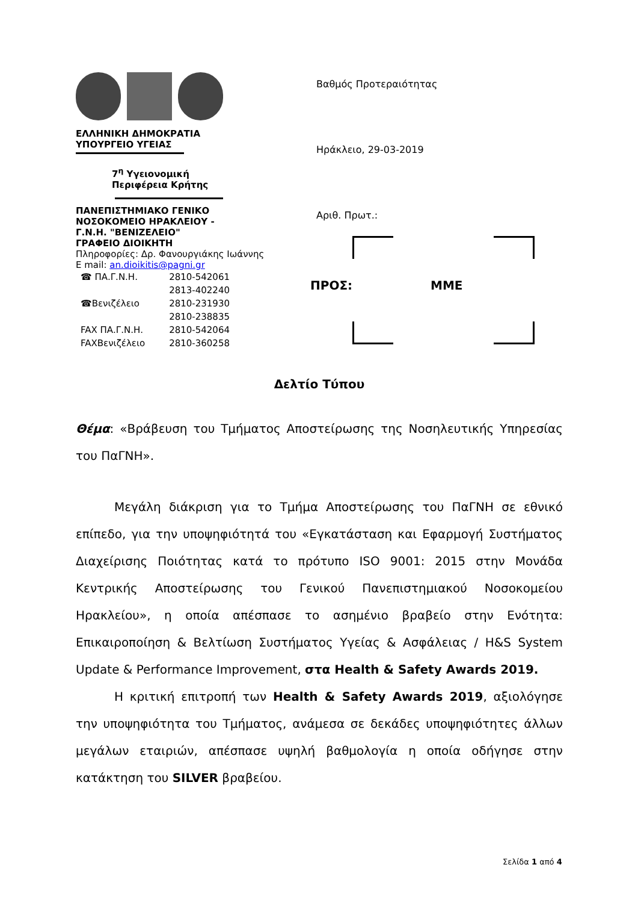ΕΛΛΗΝΙΚΗ ΔΗΜΟΚΡΑΤΙΑ
ΥΠΟΥΡΓΕΙΟ ΥΓΕΙΑΣ
7<sup>η</sup> Υγειονομική
Περιφέρεια Κρήτης
ΠΑΝΕΠΙΣΤΗΜΙΑΚΟ ΓΕΝΙΚΟ
ΝΟΣΟΚΟΜΕΙΟ ΗΡΑΚΛΕΙΟΥ -
Γ.Ν.Η. "ΒΕΝΙΖΕΛΕΙΟ"
ΓΡΑΦΕΙΟ ΔΙΟΙΚΗΤΗ
Πληροφορίες: Δρ. Φανουργιάκης Ιωάννης
E mail: an.dioikitis@pagni.gr
| ☎ ΠΑ.Γ.Ν.Η. | 2810-542061 |
| | 2813-402240 |
| ☎Βενιζέλειο | 2810-231930 |
| | 2810-238835 |
| FAX ΠΑ.Γ.Ν.Η. | 2810-542064 |
| FAXΒενιζέλειο | 2810-360258 |
Βαθμός Προτεραιότητας
Ηράκλειο, 29-03-2019
Αριθ. Πρωτ.:
ΠΡΟΣ: ΜΜΕ
Δελτίο Τύπου
Θέμα: «Βράβευση του Τμήματος Αποστείρωσης της Νοσηλευτικής Υπηρεσίας του ΠαΓΝΗ».
Μεγάλη διάκριση για το Τμήμα Αποστείρωσης του ΠαΓΝΗ σε εθνικό επίπεδο, για την υποψηφιότητά του «Εγκατάσταση και Εφαρμογή Συστήματος Διαχείρισης Ποιότητας κατά το πρότυπο ISO 9001: 2015 στην Μονάδα Κεντρικής Αποστείρωσης του Γενικού Πανεπιστημιακού Νοσοκομείου Ηρακλείου», η οποία απέσπασε το ασημένιο βραβείο στην Ενότητα: Επικαιροποίηση & Βελτίωση Συστήματος Υγείας & Ασφάλειας / H&S System Update & Performance Improvement, στα Health & Safety Awards 2019.
Η κριτική επιτροπή των Health & Safety Awards 2019, αξιολόγησε την υποψηφιότητα του Τμήματος, ανάμεσα σε δεκάδες υποψηφιότητες άλλων μεγάλων εταιριών, απέσπασε υψηλή βαθμολογία η οποία οδήγησε στην κατάκτηση του SILVER βραβείου.
Σελίδα 1 από 4